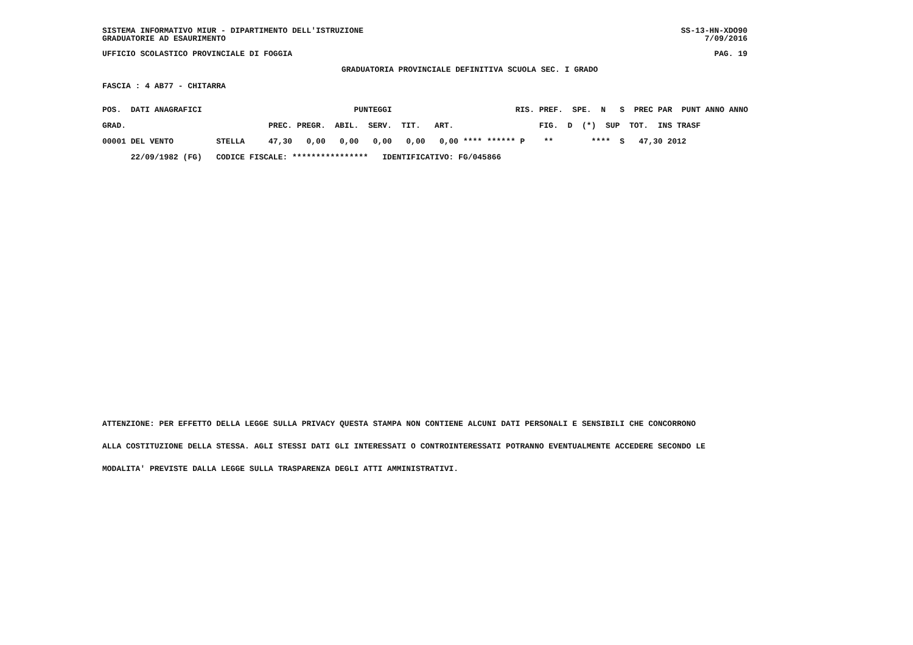SISTEMA INFORMATIVO MIUR - DIPARTIMENTO DELL'ISTRUZIONE SS-13-HN-XDO90
GRADUATORIE AD ESAURIMENTO 7/09/2016
UFFICIO SCOLASTICO PROVINCIALE DI FOGGIA PAG. 19
GRADUATORIA PROVINCIALE DEFINITIVA SCUOLA SEC. I GRADO
FASCIA : 4 AB77 - CHITARRA
| POS. DATI ANAGRAFICI | | PUNTEGGI | RIS. PREF. SPE. N S PREC PAR PUNT ANNO ANNO |
| --- | --- | --- | --- |
| GRAD. | | PREC. PREGR. ABIL. SERV. TIT. ART. | FIG. D (*) SUP TOT. INS TRASF |
| 00001 DEL VENTO | STELLA | 47,30 0,00 0,00 0,00 0,00 0,00 | **** ****** P ** **** S 47,30 2012 |
| 22/09/1982 (FG) | CODICE FISCALE: **************** IDENTIFICATIVO: FG/045866 | | |
ATTENZIONE: PER EFFETTO DELLA LEGGE SULLA PRIVACY QUESTA STAMPA NON CONTIENE ALCUNI DATI PERSONALI E SENSIBILI CHE CONCORRONO
ALLA COSTITUZIONE DELLA STESSA. AGLI STESSI DATI GLI INTERESSATI O CONTROINTERESSATI POTRANNO EVENTUALMENTE ACCEDERE SECONDO LE
MODALITA' PREVISTE DALLA LEGGE SULLA TRASPARENZA DEGLI ATTI AMMINISTRATIVI.